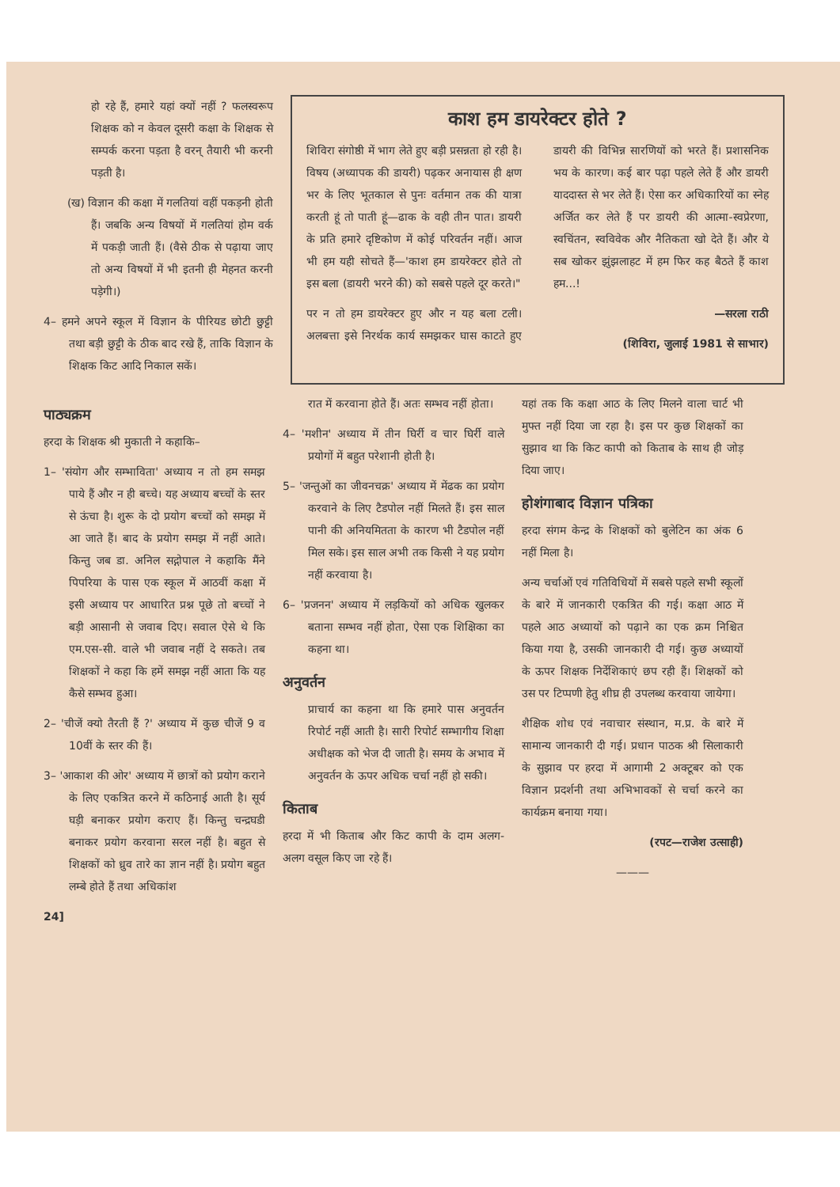हो रहे हैं, हमारे यहां क्यों नहीं ? फलस्वरूप शिक्षक को न केवल दूसरी कक्षा के शिक्षक से सम्पर्क करना पड़ता है वरन् तैयारी भी करनी पड़ती है।
(ख) विज्ञान की कक्षा में गलतियां वहीं पकड़नी होती हैं। जबकि अन्य विषयों में गलतियां होम वर्क में पकड़ी जाती हैं। (वैसे ठीक से पढ़ाया जाए तो अन्य विषयों में भी इतनी ही मेहनत करनी पड़ेगी।)
4– हमने अपने स्कूल में विज्ञान के पीरियड छोटी छुट्टी तथा बड़ी छुट्टी के ठीक बाद रखे हैं, ताकि विज्ञान के शिक्षक किट आदि निकाल सकें।
काश हम डायरेक्टर होते ?
शिविरा संगोष्ठी में भाग लेते हुए बड़ी प्रसन्नता हो रही है। विषय (अध्यापक की डायरी) पढ़कर अनायास ही क्षण भर के लिए भूतकाल से पुनः वर्तमान तक की यात्रा करती हूं तो पाती हूं—ढाक के वही तीन पात। डायरी के प्रति हमारे दृष्टिकोण में कोई परिवर्तन नहीं। आज भी हम यही सोचते हैं—'काश हम डायरेक्टर होते तो इस बला (डायरी भरने की) को सबसे पहले दूर करते।"
पर न तो हम डायरेक्टर हुए और न यह बला टली। अलबत्ता इसे निरर्थक कार्य समझकर घास काटते हुए डायरी की विभिन्न सारणियों को भरते हैं। प्रशासनिक भय के कारण। कई बार पढ़ा पहले लेते हैं और डायरी याददास्त से भर लेते हैं। ऐसा कर अधिकारियों का स्नेह अर्जित कर लेते हैं पर डायरी की आत्मा-स्वप्रेरणा, स्वचिंतन, स्वविवेक और नैतिकता खो देते हैं। और ये सब खोकर झुंझलाहट में हम फिर कह बैठते हैं काश हम...!
—सरला राठी
(शिविरा, जुलाई 1981 से साभार)
पाठ्यक्रम
हरदा के शिक्षक श्री मुकाती ने कहाकि–
1– 'संयोग और सम्भाविता' अध्याय न तो हम समझ पाये हैं और न ही बच्चे। यह अध्याय बच्चों के स्तर से ऊंचा है। शुरू के दो प्रयोग बच्चों को समझ में आ जाते हैं। बाद के प्रयोग समझ में नहीं आते। किन्तु जब डा. अनिल सद्गोपाल ने कहाकि मैंने पिपरिया के पास एक स्कूल में आठवीं कक्षा में इसी अध्याय पर आधारित प्रश्न पूछे तो बच्चों ने बड़ी आसानी से जवाब दिए। सवाल ऐसे थे कि एम.एस-सी. वाले भी जवाब नहीं दे सकते। तब शिक्षकों ने कहा कि हमें समझ नहीं आता कि यह कैसे सम्भव हुआ।
2– 'चीजें क्यो तैरती हैं ?' अध्याय में कुछ चीजें 9 व 10वीं के स्तर की हैं।
3– 'आकाश की ओर' अध्याय में छात्रों को प्रयोग कराने के लिए एकत्रित करने में कठिनाई आती है। सूर्य घड़ी बनाकर प्रयोग कराए हैं। किन्तु चन्द्रघडी बनाकर प्रयोग करवाना सरल नहीं है। बहुत से शिक्षकों को ध्रुव तारे का ज्ञान नहीं है। प्रयोग बहुत लम्बे होते हैं तथा अधिकांश
रात में करवाना होते हैं। अतः सम्भव नहीं होता।
4– 'मशीन' अध्याय में तीन घिर्री व चार घिर्री वाले प्रयोगों में बहुत परेशानी होती है।
5– 'जन्तुओं का जीवनचक्र' अध्याय में मेंढक का प्रयोग करवाने के लिए टैडपोल नहीं मिलते हैं। इस साल पानी की अनियमितता के कारण भी टैडपोल नहीं मिल सके। इस साल अभी तक किसी ने यह प्रयोग नहीं करवाया है।
6– 'प्रजनन' अध्याय में लड़कियों को अधिक खुलकर बताना सम्भव नहीं होता, ऐसा एक शिक्षिका का कहना था।
अनुवर्तन
प्राचार्य का कहना था कि हमारे पास अनुवर्तन रिपोर्ट नहीं आती है। सारी रिपोर्ट सम्भागीय शिक्षा अधीक्षक को भेज दी जाती है। समय के अभाव में अनुवर्तन के ऊपर अधिक चर्चा नहीं हो सकी।
किताब
हरदा में भी किताब और किट कापी के दाम अलग-अलग वसूल किए जा रहे हैं।
यहां तक कि कक्षा आठ के लिए मिलने वाला चार्ट भी मुफ्त नहीं दिया जा रहा है। इस पर कुछ शिक्षकों का सुझाव था कि किट कापी को किताब के साथ ही जोड़ दिया जाए।
होशंगाबाद विज्ञान पत्रिका
हरदा संगम केन्द्र के शिक्षकों को बुलेटिन का अंक 6 नहीं मिला है।
अन्य चर्चाओं एवं गतिविधियों में सबसे पहले सभी स्कूलों के बारे में जानकारी एकत्रित की गई। कक्षा आठ में पहले आठ अध्यायों को पढ़ाने का एक क्रम निश्चित किया गया है, उसकी जानकारी दी गई। कुछ अध्यायों के ऊपर शिक्षक निर्देशिकाएं छप रही हैं। शिक्षकों को उस पर टिप्पणी हेतु शीघ्र ही उपलब्ध करवाया जायेगा।
शैक्षिक शोध एवं नवाचार संस्थान, म.प्र. के बारे में सामान्य जानकारी दी गई। प्रधान पाठक श्री सिलाकारी के सुझाव पर हरदा में आगामी 2 अक्टूबर को एक विज्ञान प्रदर्शनी तथा अभिभावकों से चर्चा करने का कार्यक्रम बनाया गया।
(रपट—राजेश उत्साही)
———
24]